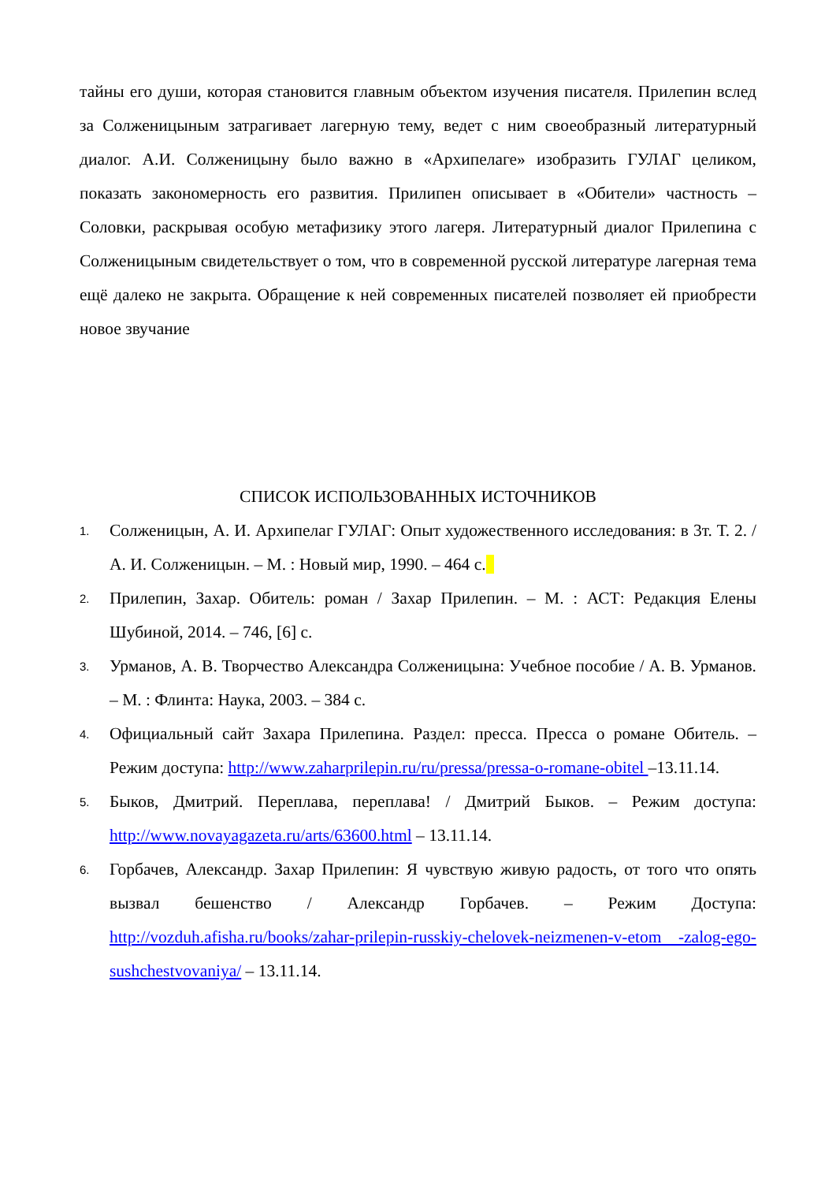тайны его души, которая становится главным объектом изучения писателя. Прилепин вслед за Солженицыным затрагивает лагерную тему, ведет с ним своеобразный литературный диалог. А.И. Солженицыну было важно в «Архипелаге» изобразить ГУЛАГ целиком, показать закономерность его развития. Прилипен описывает в «Обители» частность – Соловки, раскрывая особую метафизику этого лагеря. Литературный диалог Прилепина с Солженицыным свидетельствует о том, что в современной русской литературе лагерная тема ещё далеко не закрыта. Обращение к ней современных писателей позволяет ей приобрести новое звучание
СПИСОК ИСПОЛЬЗОВАННЫХ ИСТОЧНИКОВ
1. Солженицын, А. И. Архипелаг ГУЛАГ: Опыт художественного исследования: в 3т. Т. 2. / А. И. Солженицын. – М. : Новый мир, 1990. – 464 с.
2. Прилепин, Захар. Обитель: роман / Захар Прилепин. – М. : АСТ: Редакция Елены Шубиной, 2014. – 746, [6] с.
3. Урманов, А. В. Творчество Александра Солженицына: Учебное пособие / А. В. Урманов. – М. : Флинта: Наука, 2003. – 384 с.
4. Официальный сайт Захара Прилепина. Раздел: пресса. Пресса о романе Обитель. – Режим доступа: http://www.zaharprilepin.ru/ru/pressa/pressa-o-romane-obitel –13.11.14.
5. Быков, Дмитрий. Переплава, переплава! / Дмитрий Быков. – Режим доступа: http://www.novayagazeta.ru/arts/63600.html – 13.11.14.
6. Горбачев, Александр. Захар Прилепин: Я чувствую живую радость, от того что опять вызвал бешенство / Александр Горбачев. – Режим Доступа: http://vozduh.afisha.ru/books/zahar-prilepin-russkiy-chelovek-neizmenen-v-etom -zalog-ego-sushchestvovaniya/ – 13.11.14.